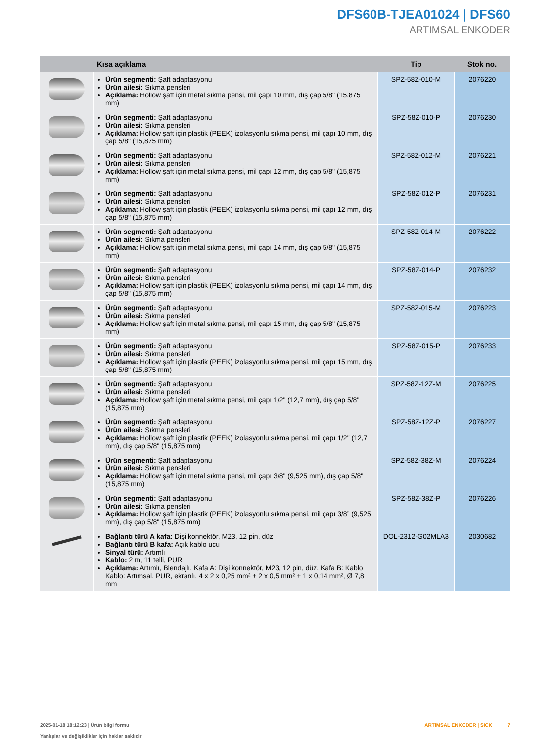DFS60B-TJEA01024 | DFS60
ARTIMSAL ENKODER
| | Kısa açıklama | Tip | Stok no. |
| --- | --- | --- | --- |
| | Ürün segmenti: Şaft adaptasyonu Ürün ailesi: Sıkma pensleri Açıklama: Hollow şaft için metal sıkma pensi, mil çapı 10 mm, dış çap 5/8" (15,875 mm) | SPZ-58Z-010-M | 2076220 |
| | Ürün segmenti: Şaft adaptasyonu Ürün ailesi: Sıkma pensleri Açıklama: Hollow şaft için plastik (PEEK) izolasyonlu sıkma pensi, mil çapı 10 mm, dış çap 5/8" (15,875 mm) | SPZ-58Z-010-P | 2076230 |
| | Ürün segmenti: Şaft adaptasyonu Ürün ailesi: Sıkma pensleri Açıklama: Hollow şaft için metal sıkma pensi, mil çapı 12 mm, dış çap 5/8" (15,875 mm) | SPZ-58Z-012-M | 2076221 |
| | Ürün segmenti: Şaft adaptasyonu Ürün ailesi: Sıkma pensleri Açıklama: Hollow şaft için plastik (PEEK) izolasyonlu sıkma pensi, mil çapı 12 mm, dış çap 5/8" (15,875 mm) | SPZ-58Z-012-P | 2076231 |
| | Ürün segmenti: Şaft adaptasyonu Ürün ailesi: Sıkma pensleri Açıklama: Hollow şaft için metal sıkma pensi, mil çapı 14 mm, dış çap 5/8" (15,875 mm) | SPZ-58Z-014-M | 2076222 |
| | Ürün segmenti: Şaft adaptasyonu Ürün ailesi: Sıkma pensleri Açıklama: Hollow şaft için plastik (PEEK) izolasyonlu sıkma pensi, mil çapı 14 mm, dış çap 5/8" (15,875 mm) | SPZ-58Z-014-P | 2076232 |
| | Ürün segmenti: Şaft adaptasyonu Ürün ailesi: Sıkma pensleri Açıklama: Hollow şaft için metal sıkma pensi, mil çapı 15 mm, dış çap 5/8" (15,875 mm) | SPZ-58Z-015-M | 2076223 |
| | Ürün segmenti: Şaft adaptasyonu Ürün ailesi: Sıkma pensleri Açıklama: Hollow şaft için plastik (PEEK) izolasyonlu sıkma pensi, mil çapı 15 mm, dış çap 5/8" (15,875 mm) | SPZ-58Z-015-P | 2076233 |
| | Ürün segmenti: Şaft adaptasyonu Ürün ailesi: Sıkma pensleri Açıklama: Hollow şaft için metal sıkma pensi, mil çapı 1/2" (12,7 mm), dış çap 5/8" (15,875 mm) | SPZ-58Z-12Z-M | 2076225 |
| | Ürün segmenti: Şaft adaptasyonu Ürün ailesi: Sıkma pensleri Açıklama: Hollow şaft için plastik (PEEK) izolasyonlu sıkma pensi, mil çapı 1/2" (12,7 mm), dış çap 5/8" (15,875 mm) | SPZ-58Z-12Z-P | 2076227 |
| | Ürün segmenti: Şaft adaptasyonu Ürün ailesi: Sıkma pensleri Açıklama: Hollow şaft için metal sıkma pensi, mil çapı 3/8" (9,525 mm), dış çap 5/8" (15,875 mm) | SPZ-58Z-38Z-M | 2076224 |
| | Ürün segmenti: Şaft adaptasyonu Ürün ailesi: Sıkma pensleri Açıklama: Hollow şaft için plastik (PEEK) izolasyonlu sıkma pensi, mil çapı 3/8” (9,525 mm), dış çap 5/8" (15,875 mm) | SPZ-58Z-38Z-P | 2076226 |
| | Bağlantı türü A kafa: Dişi konnektör, M23, 12 pin, düz Bağlantı türü B kafa: Açık kablo ucu Sinyal türü: Artımlı Kablo: 2 m, 11 telli, PUR Açıklama: Artımlı, Blendajlı, Kafa A: Dişi konnektör, M23, 12 pin, düz, Kafa B: Kablo Kablo: Artımsal, PUR, ekranlı, 4 x 2 x 0,25 mm² + 2 x 0,5 mm² + 1 x 0,14 mm², Ø 7,8 mm | DOL-2312-G02MLA3 | 2030682 |
2025-01-18 18:12:23 | Ürün bilgi formu
Yanlışlar ve değişiklikler için haklar saklıdır
ARTIMSAL ENKODER | SICK 7